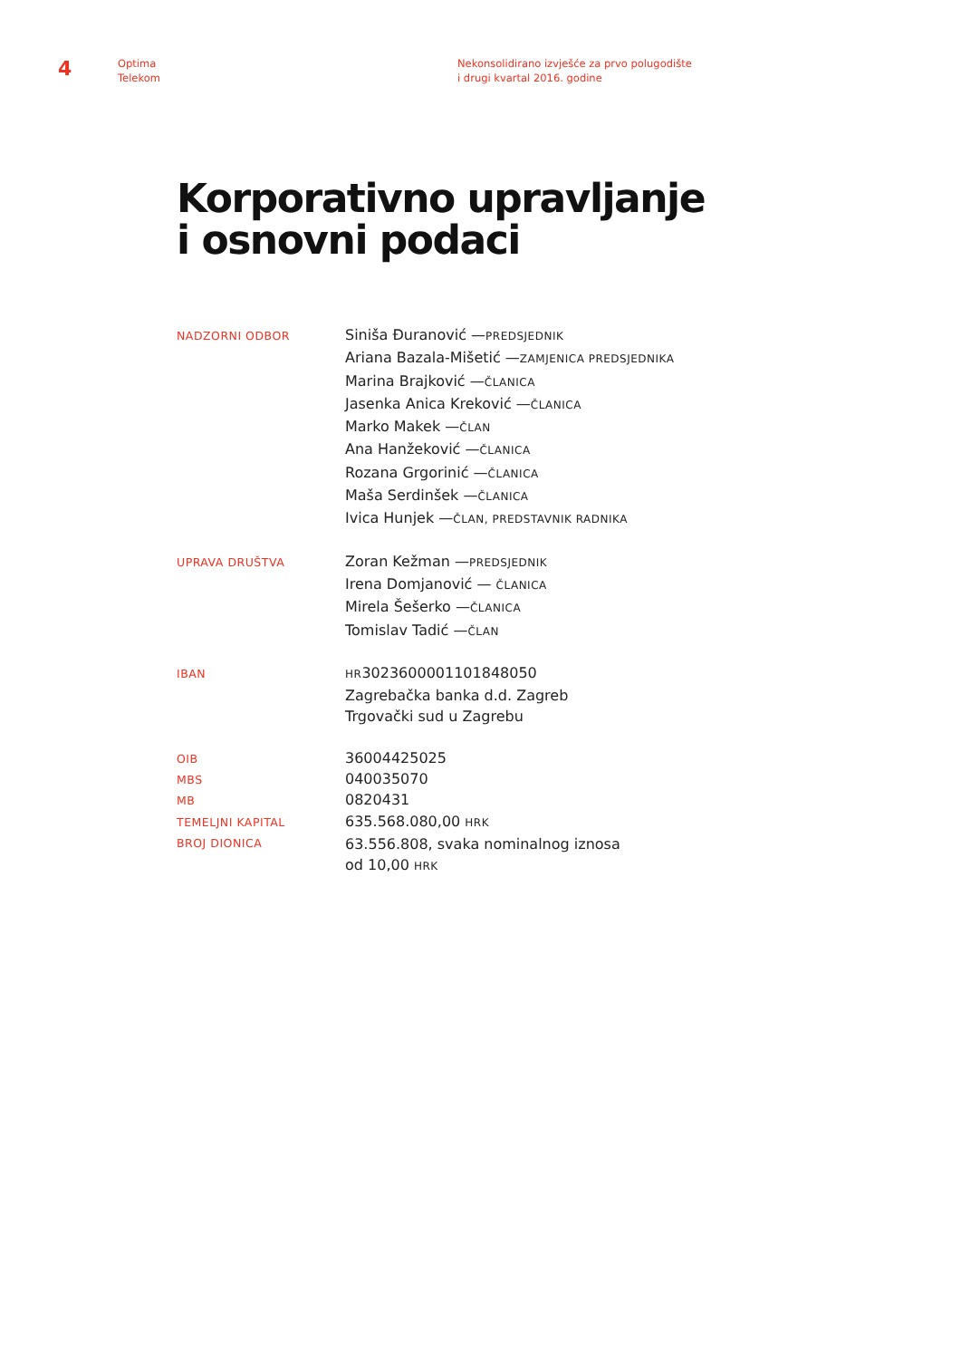4
Optima
Telekom
Nekonsolidirano izvješće za prvo polugodište
i drugi kvartal 2016. godine
Korporativno upravljanje
i osnovni podaci
NADZORNI ODBOR
Siniša Đuranović —PREDSJEDNIK
Ariana Bazala-Mišetić —ZAMJENICA PREDSJEDNIKA
Marina Brajković —ČLANICA
Jasenka Anica Kreković —ČLANICA
Marko Makek —ČLAN
Ana Hanžeković —ČLANICA
Rozana Grgorinić —ČLANICA
Maša Serdinšek —ČLANICA
Ivica Hunjek —ČLAN, PREDSTAVNIK RADNIKA
UPRAVA DRUŠTVA
Zoran Kežman —PREDSJEDNIK
Irena Domjanović — ČLANICA
Mirela Šešerko —ČLANICA
Tomislav Tadić —ČLAN
IBAN
HR3023600001101848050
Zagrebačka banka d.d. Zagreb
Trgovački sud u Zagrebu
OIB
MBS
MB
TEMELJNI KAPITAL
BROJ DIONICA
36004425025
040035070
0820431
635.568.080,00 HRK
63.556.808, svaka nominalnog iznosa
od 10,00 HRK